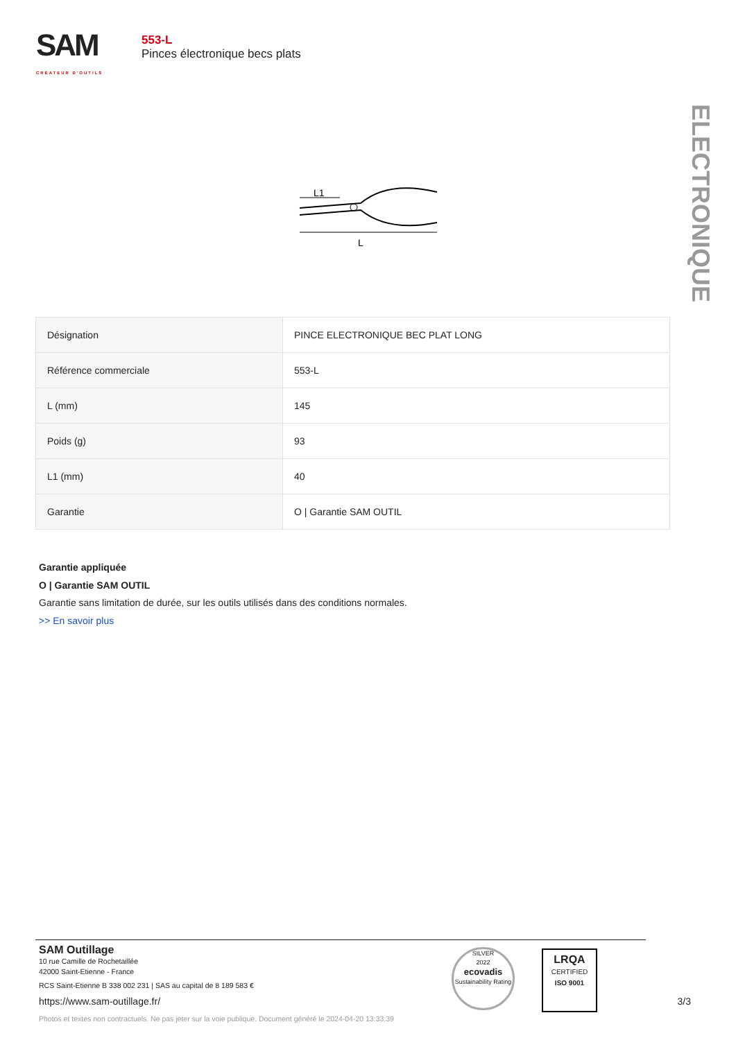SAM
CRÉATEUR D'OUTILS
553-L
Pinces électronique becs plats
ELECTRONIQUE
L1
L
| Désignation | PINCE ELECTRONIQUE BEC PLAT LONG |
| Référence commerciale | 553-L |
| L (mm) | 145 |
| Poids (g) | 93 |
| L1 (mm) | 40 |
| Garantie | O / Garantie SAM OUTIL |
Garantie appliquée
O | Garantie SAM OUTIL
Garantie sans limitation de durée, sur les outils utilisés dans des conditions normales.
>> En savoir plus
SAM Outillage
10 rue Camille de Rochetaillée
42000 Saint-Etienne - France
RCS Saint-Etienne B 338 002 231 | SAS au capital de 8 189 583 €
https://www.sam-outillage.fr/ 3/3
Photos et textes non contractuels. Ne pas jeter sur la voie publique. Document généré le 2024-04-20 13:33:39
SILVER
2022
ecovadis
Sustainability Rating
LRQA
CERTIFIED
ISO 9001